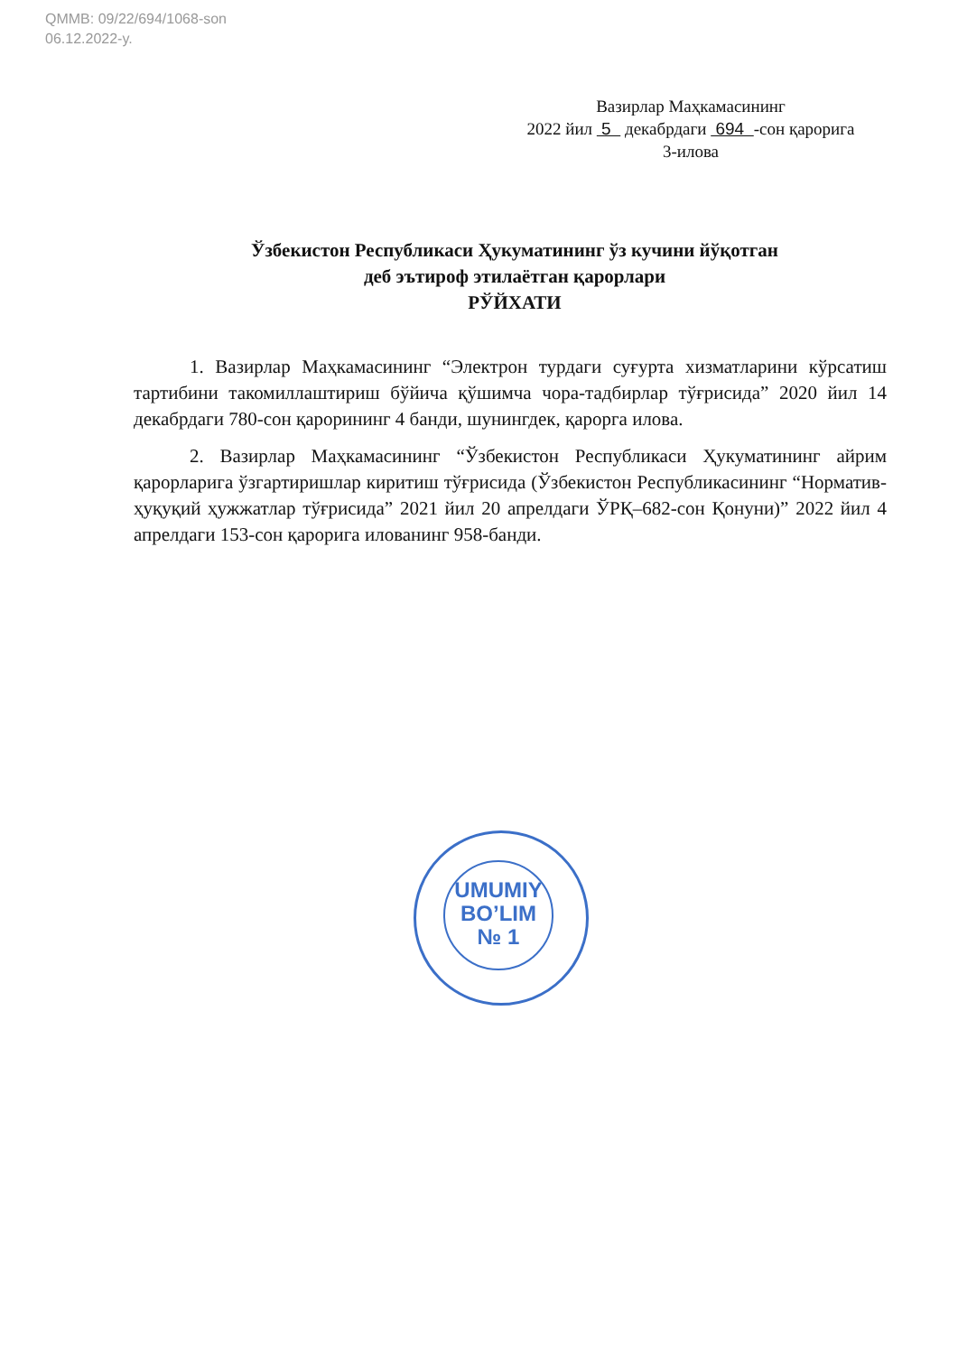QMMB: 09/22/694/1068-son
06.12.2022-y.
Вазирлар Маҳкамасининг
2022 йил 5 декабрдаги 694 -сон қарорига
3-илова
Ўзбекистон Республикаси Ҳукуматининг ўз кучини йўқотган
деб эътироф этилаётган қарорлари
РЎЙХАТИ
1. Вазирлар Маҳкамасининг “Электрон турдаги суғурта хизматларини кўрсатиш тартибини такомиллаштириш бўйича қўшимча чора-тадбирлар тўғрисида” 2020 йил 14 декабрдаги 780-сон қарорининг 4 банди, шунингдек, қарорга илова.
2. Вазирлар Маҳкамасининг “Ўзбекистон Республикаси Ҳукуматининг айрим қарорларига ўзгартиришлар киритиш тўғрисида (Ўзбекистон Республикасининг “Норматив-ҳуқуқий ҳужжатлар тўғрисида” 2021 йил 20 апрелдаги ЎРҚ–682-сон Қонуни)” 2022 йил 4 апрелдаги 153-сон қарорига илованинг 958-банди.
UMUMIY
BO’LIM
№ 1